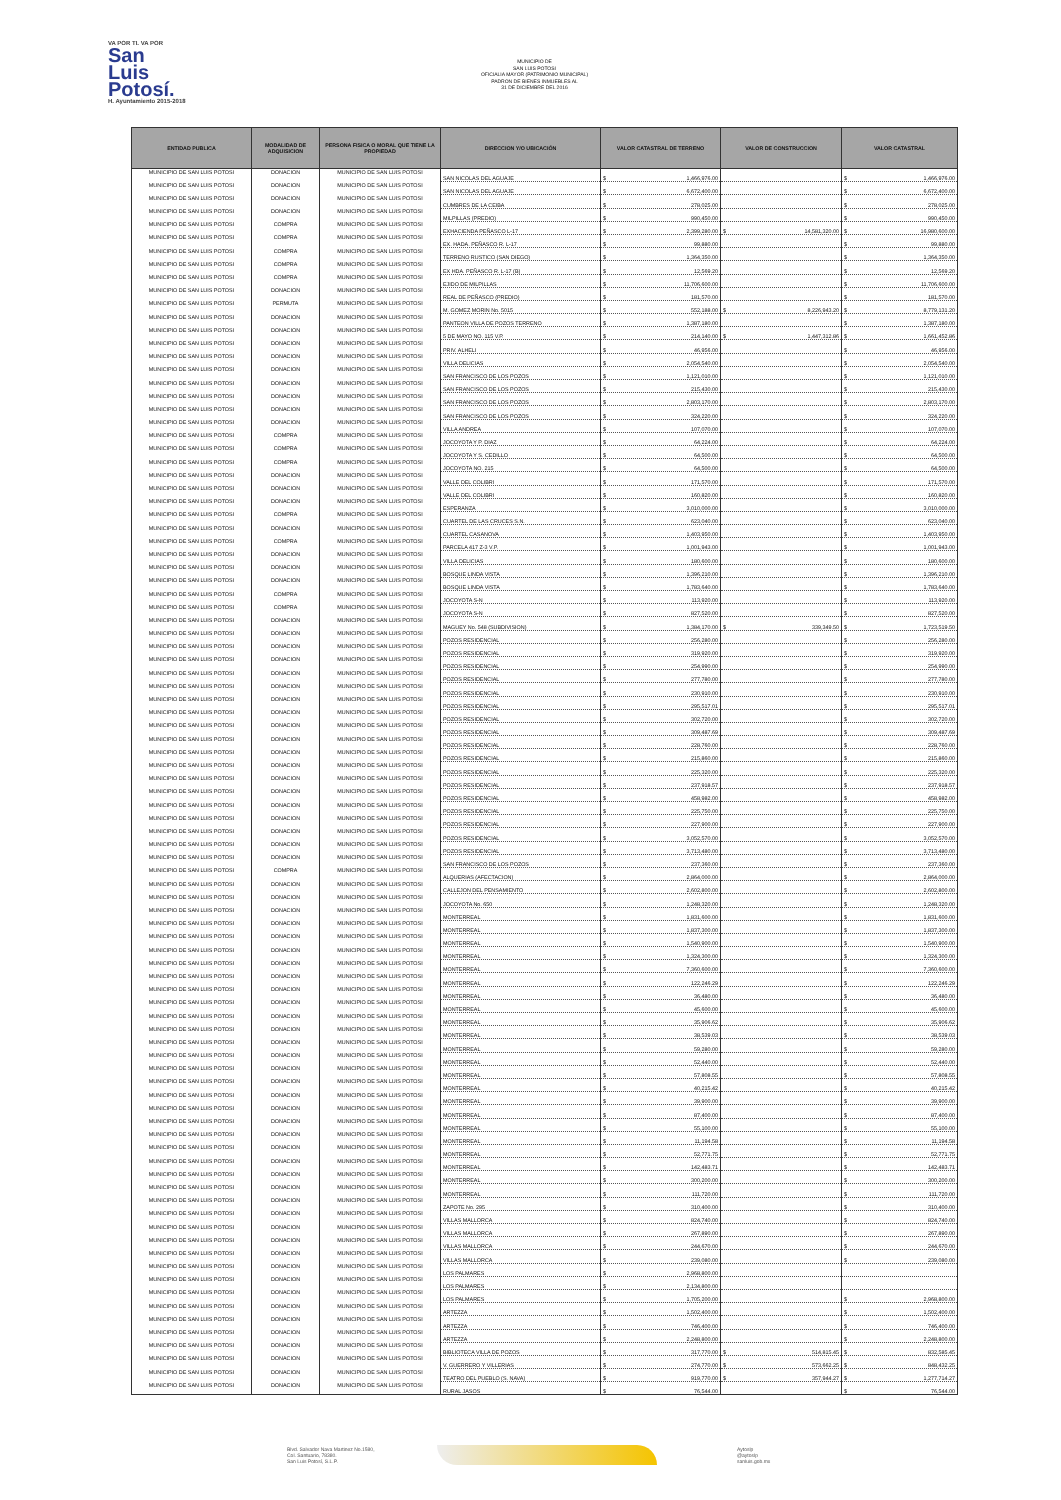VA POR TI. VA POR
San
Luis
Potosí.
H. Ayuntamiento 2015-2018
MUNICIPIO DE
SAN LUIS POTOSI
OFICIALIA MAYOR (PATRIMONIO MUNICIPAL)
PADRON DE BIENES INMUEBLES AL
31 DE DICIEMBRE DEL 2016
| ENTIDAD PUBLICA | MODALIDAD DE ADQUISICION | PERSONA FISICA O MORAL QUE TIENE LA PROPIEDAD | DIRECCION Y/O UBICACIÓN | VALOR CATASTRAL DE TERRENO | VALOR DE CONSTRUCCION | VALOR CATASTRAL |
| --- | --- | --- | --- | --- | --- | --- |
| MUNICIPIO DE SAN LUIS POTOSI | DONACION | MUNICIPIO DE SAN LUIS POTOSI | SAN NICOLAS DEL AGUAJE | $ 1,466,976.00 | | $ 1,466,976.00 |
| MUNICIPIO DE SAN LUIS POTOSI | DONACION | MUNICIPIO DE SAN LUIS POTOSI | SAN NICOLAS DEL AGUAJE | $ 6,672,400.00 | | $ 6,672,400.00 |
| MUNICIPIO DE SAN LUIS POTOSI | DONACION | MUNICIPIO DE SAN LUIS POTOSI | CUMBRES DE LA CEIBA | $ 278,025.00 | | $ 278,025.00 |
| MUNICIPIO DE SAN LUIS POTOSI | DONACION | MUNICIPIO DE SAN LUIS POTOSI | MILPILLAS (PREDIO) | $ 990,450.00 | | $ 990,450.00 |
| MUNICIPIO DE SAN LUIS POTOSI | COMPRA | MUNICIPIO DE SAN LUIS POTOSI | EXHACIENDA PEÑASCO L-17 | $ 2,399,280.00 | $ 14,581,320.00 | $ 16,980,600.00 |
| MUNICIPIO DE SAN LUIS POTOSI | COMPRA | MUNICIPIO DE SAN LUIS POTOSI | EX. HADA. PEÑASCO R. L-17 | $ 99,880.00 | | $ 99,880.00 |
| MUNICIPIO DE SAN LUIS POTOSI | COMPRA | MUNICIPIO DE SAN LUIS POTOSI | TERRENO RUSTICO (SAN DIEGO) | $ 1,364,350.00 | | $ 1,364,350.00 |
| MUNICIPIO DE SAN LUIS POTOSI | COMPRA | MUNICIPIO DE SAN LUIS POTOSI | EX HDA. PEÑASCO R. L-17 (B) | $ 12,569.20 | | $ 12,569.20 |
| MUNICIPIO DE SAN LUIS POTOSI | COMPRA | MUNICIPIO DE SAN LUIS POTOSI | EJIDO DE MILPILLAS | $ 11,706,600.00 | | $ 11,706,600.00 |
| MUNICIPIO DE SAN LUIS POTOSI | DONACION | MUNICIPIO DE SAN LUIS POTOSI | REAL DE PEÑASCO (PREDIO) | $ 181,570.00 | | $ 181,570.00 |
| MUNICIPIO DE SAN LUIS POTOSI | PERMUTA | MUNICIPIO DE SAN LUIS POTOSI | M. GOMEZ MORIN No. 5015 | $ 552,188.00 | $ 8,226,943.20 | $ 8,779,131.20 |
| MUNICIPIO DE SAN LUIS POTOSI | DONACION | MUNICIPIO DE SAN LUIS POTOSI | PANTEON VILLA DE POZOS TERRENO | $ 1,387,180.00 | | $ 1,387,180.00 |
| MUNICIPIO DE SAN LUIS POTOSI | DONACION | MUNICIPIO DE SAN LUIS POTOSI | 5 DE MAYO NO. 115 V.P. | $ 214,140.00 | $ 1,447,312.86 | $ 1,661,452.86 |
| MUNICIPIO DE SAN LUIS POTOSI | DONACION | MUNICIPIO DE SAN LUIS POTOSI | PRIV. ALHELI | $ 46,956.00 | | $ 46,956.00 |
| MUNICIPIO DE SAN LUIS POTOSI | DONACION | MUNICIPIO DE SAN LUIS POTOSI | VILLA DELICIAS | $ 2,054,540.00 | | $ 2,054,540.00 |
| MUNICIPIO DE SAN LUIS POTOSI | DONACION | MUNICIPIO DE SAN LUIS POTOSI | SAN FRANCISCO DE LOS POZOS | $ 1,121,010.00 | | $ 1,121,010.00 |
| MUNICIPIO DE SAN LUIS POTOSI | DONACION | MUNICIPIO DE SAN LUIS POTOSI | SAN FRANCISCO DE LOS POZOS | $ 215,430.00 | | $ 215,430.00 |
| MUNICIPIO DE SAN LUIS POTOSI | DONACION | MUNICIPIO DE SAN LUIS POTOSI | SAN FRANCISCO DE LOS POZOS | $ 2,803,170.00 | | $ 2,803,170.00 |
| MUNICIPIO DE SAN LUIS POTOSI | DONACION | MUNICIPIO DE SAN LUIS POTOSI | SAN FRANCISCO DE LOS POZOS | $ 324,220.00 | | $ 324,220.00 |
| MUNICIPIO DE SAN LUIS POTOSI | DONACION | MUNICIPIO DE SAN LUIS POTOSI | VILLA ANDREA | $ 107,070.00 | | $ 107,070.00 |
| MUNICIPIO DE SAN LUIS POTOSI | COMPRA | MUNICIPIO DE SAN LUIS POTOSI | JOCOYOTA Y P. DIAZ | $ 64,224.00 | | $ 64,224.00 |
| MUNICIPIO DE SAN LUIS POTOSI | COMPRA | MUNICIPIO DE SAN LUIS POTOSI | JOCOYOTA Y S. CEDILLO | $ 64,500.00 | | $ 64,500.00 |
| MUNICIPIO DE SAN LUIS POTOSI | COMPRA | MUNICIPIO DE SAN LUIS POTOSI | JOCOYOTA NO. 215 | $ 64,500.00 | | $ 64,500.00 |
| MUNICIPIO DE SAN LUIS POTOSI | DONACION | MUNICIPIO DE SAN LUIS POTOSI | VALLE DEL COLIBRI | $ 171,570.00 | | $ 171,570.00 |
| MUNICIPIO DE SAN LUIS POTOSI | DONACION | MUNICIPIO DE SAN LUIS POTOSI | VALLE DEL COLIBRI | $ 160,820.00 | | $ 160,820.00 |
| MUNICIPIO DE SAN LUIS POTOSI | DONACION | MUNICIPIO DE SAN LUIS POTOSI | ESPERANZA | $ 3,010,000.00 | | $ 3,010,000.00 |
| MUNICIPIO DE SAN LUIS POTOSI | COMPRA | MUNICIPIO DE SAN LUIS POTOSI | CUARTEL DE LAS CRUCES S.N. | $ 623,040.00 | | $ 623,040.00 |
| MUNICIPIO DE SAN LUIS POTOSI | DONACION | MUNICIPIO DE SAN LUIS POTOSI | CUARTEL CASANOVA | $ 1,403,950.00 | | $ 1,403,950.00 |
| MUNICIPIO DE SAN LUIS POTOSI | COMPRA | MUNICIPIO DE SAN LUIS POTOSI | PARCELA 417 Z-3 V.P. | $ 1,001,943.00 | | $ 1,001,943.00 |
| MUNICIPIO DE SAN LUIS POTOSI | DONACION | MUNICIPIO DE SAN LUIS POTOSI | VILLA DELICIAS | $ 180,600.00 | | $ 180,600.00 |
| MUNICIPIO DE SAN LUIS POTOSI | DONACION | MUNICIPIO DE SAN LUIS POTOSI | BOSQUE LINDA VISTA | $ 1,396,210.00 | | $ 1,396,210.00 |
| MUNICIPIO DE SAN LUIS POTOSI | DONACION | MUNICIPIO DE SAN LUIS POTOSI | BOSQUE LINDA VISTA | $ 1,783,640.00 | | $ 1,783,640.00 |
| MUNICIPIO DE SAN LUIS POTOSI | COMPRA | MUNICIPIO DE SAN LUIS POTOSI | JOCOYOTA S-N | $ 113,920.00 | | $ 113,920.00 |
| MUNICIPIO DE SAN LUIS POTOSI | COMPRA | MUNICIPIO DE SAN LUIS POTOSI | JOCOYOTA S-N | $ 827,520.00 | | $ 827,520.00 |
| MUNICIPIO DE SAN LUIS POTOSI | DONACION | MUNICIPIO DE SAN LUIS POTOSI | MAGUEY No. 548 (SUBDIVISION) | $ 1,384,170.00 | $ 339,349.50 | $ 1,723,519.50 |
| MUNICIPIO DE SAN LUIS POTOSI | DONACION | MUNICIPIO DE SAN LUIS POTOSI | POZOS RESIDENCIAL | $ 256,280.00 | | $ 256,280.00 |
| MUNICIPIO DE SAN LUIS POTOSI | DONACION | MUNICIPIO DE SAN LUIS POTOSI | POZOS RESIDENCIAL | $ 319,920.00 | | $ 319,920.00 |
| MUNICIPIO DE SAN LUIS POTOSI | DONACION | MUNICIPIO DE SAN LUIS POTOSI | POZOS RESIDENCIAL | $ 254,990.00 | | $ 254,990.00 |
| MUNICIPIO DE SAN LUIS POTOSI | DONACION | MUNICIPIO DE SAN LUIS POTOSI | POZOS RESIDENCIAL | $ 277,780.00 | | $ 277,780.00 |
| MUNICIPIO DE SAN LUIS POTOSI | DONACION | MUNICIPIO DE SAN LUIS POTOSI | POZOS RESIDENCIAL | $ 230,910.00 | | $ 230,910.00 |
| MUNICIPIO DE SAN LUIS POTOSI | DONACION | MUNICIPIO DE SAN LUIS POTOSI | POZOS RESIDENCIAL | $ 295,517.01 | | $ 295,517.01 |
| MUNICIPIO DE SAN LUIS POTOSI | DONACION | MUNICIPIO DE SAN LUIS POTOSI | POZOS RESIDENCIAL | $ 302,720.00 | | $ 302,720.00 |
| MUNICIPIO DE SAN LUIS POTOSI | DONACION | MUNICIPIO DE SAN LUIS POTOSI | POZOS RESIDENCIAL | $ 309,487.69 | | $ 309,487.69 |
| MUNICIPIO DE SAN LUIS POTOSI | DONACION | MUNICIPIO DE SAN LUIS POTOSI | POZOS RESIDENCIAL | $ 228,760.00 | | $ 228,760.00 |
| MUNICIPIO DE SAN LUIS POTOSI | DONACION | MUNICIPIO DE SAN LUIS POTOSI | POZOS RESIDENCIAL | $ 215,860.00 | | $ 215,860.00 |
| MUNICIPIO DE SAN LUIS POTOSI | DONACION | MUNICIPIO DE SAN LUIS POTOSI | POZOS RESIDENCIAL | $ 225,320.00 | | $ 225,320.00 |
| MUNICIPIO DE SAN LUIS POTOSI | DONACION | MUNICIPIO DE SAN LUIS POTOSI | POZOS RESIDENCIAL | $ 237,918.57 | | $ 237,918.57 |
| MUNICIPIO DE SAN LUIS POTOSI | DONACION | MUNICIPIO DE SAN LUIS POTOSI | POZOS RESIDENCIAL | $ 458,982.00 | | $ 458,982.00 |
| MUNICIPIO DE SAN LUIS POTOSI | DONACION | MUNICIPIO DE SAN LUIS POTOSI | POZOS RESIDENCIAL | $ 225,750.00 | | $ 225,750.00 |
| MUNICIPIO DE SAN LUIS POTOSI | DONACION | MUNICIPIO DE SAN LUIS POTOSI | POZOS RESIDENCIAL | $ 227,900.00 | | $ 227,900.00 |
| MUNICIPIO DE SAN LUIS POTOSI | DONACION | MUNICIPIO DE SAN LUIS POTOSI | POZOS RESIDENCIAL | $ 3,052,570.00 | | $ 3,052,570.00 |
| MUNICIPIO DE SAN LUIS POTOSI | DONACION | MUNICIPIO DE SAN LUIS POTOSI | POZOS RESIDENCIAL | $ 3,713,480.00 | | $ 3,713,480.00 |
| MUNICIPIO DE SAN LUIS POTOSI | DONACION | MUNICIPIO DE SAN LUIS POTOSI | SAN FRANCISCO DE LOS POZOS | $ 237,360.00 | | $ 237,360.00 |
| MUNICIPIO DE SAN LUIS POTOSI | COMPRA | MUNICIPIO DE SAN LUIS POTOSI | ALQUERIAS (AFECTACION) | $ 2,864,000.00 | | $ 2,864,000.00 |
| MUNICIPIO DE SAN LUIS POTOSI | DONACION | MUNICIPIO DE SAN LUIS POTOSI | CALLEJON DEL PENSAMIENTO | $ 2,602,800.00 | | $ 2,602,800.00 |
| MUNICIPIO DE SAN LUIS POTOSI | DONACION | MUNICIPIO DE SAN LUIS POTOSI | JOCOYOTA No. 650 | $ 1,248,320.00 | | $ 1,248,320.00 |
| MUNICIPIO DE SAN LUIS POTOSI | DONACION | MUNICIPIO DE SAN LUIS POTOSI | MONTERREAL | $ 1,831,600.00 | | $ 1,831,600.00 |
| MUNICIPIO DE SAN LUIS POTOSI | DONACION | MUNICIPIO DE SAN LUIS POTOSI | MONTERREAL | $ 1,837,300.00 | | $ 1,837,300.00 |
| MUNICIPIO DE SAN LUIS POTOSI | DONACION | MUNICIPIO DE SAN LUIS POTOSI | MONTERREAL | $ 1,540,900.00 | | $ 1,540,900.00 |
| MUNICIPIO DE SAN LUIS POTOSI | DONACION | MUNICIPIO DE SAN LUIS POTOSI | MONTERREAL | $ 1,324,300.00 | | $ 1,324,300.00 |
| MUNICIPIO DE SAN LUIS POTOSI | DONACION | MUNICIPIO DE SAN LUIS POTOSI | MONTERREAL | $ 7,360,600.00 | | $ 7,360,600.00 |
| MUNICIPIO DE SAN LUIS POTOSI | DONACION | MUNICIPIO DE SAN LUIS POTOSI | MONTERREAL | $ 122,246.29 | | $ 122,246.29 |
| MUNICIPIO DE SAN LUIS POTOSI | DONACION | MUNICIPIO DE SAN LUIS POTOSI | MONTERREAL | $ 36,480.00 | | $ 36,480.00 |
| MUNICIPIO DE SAN LUIS POTOSI | DONACION | MUNICIPIO DE SAN LUIS POTOSI | MONTERREAL | $ 45,600.00 | | $ 45,600.00 |
| MUNICIPIO DE SAN LUIS POTOSI | DONACION | MUNICIPIO DE SAN LUIS POTOSI | MONTERREAL | $ 35,906.62 | | $ 35,906.62 |
| MUNICIPIO DE SAN LUIS POTOSI | DONACION | MUNICIPIO DE SAN LUIS POTOSI | MONTERREAL | $ 38,539.03 | | $ 38,539.03 |
| MUNICIPIO DE SAN LUIS POTOSI | DONACION | MUNICIPIO DE SAN LUIS POTOSI | MONTERREAL | $ 59,280.00 | | $ 59,280.00 |
| MUNICIPIO DE SAN LUIS POTOSI | DONACION | MUNICIPIO DE SAN LUIS POTOSI | MONTERREAL | $ 52,440.00 | | $ 52,440.00 |
| MUNICIPIO DE SAN LUIS POTOSI | DONACION | MUNICIPIO DE SAN LUIS POTOSI | MONTERREAL | $ 57,808.55 | | $ 57,808.55 |
| MUNICIPIO DE SAN LUIS POTOSI | DONACION | MUNICIPIO DE SAN LUIS POTOSI | MONTERREAL | $ 40,215.42 | | $ 40,215.42 |
| MUNICIPIO DE SAN LUIS POTOSI | DONACION | MUNICIPIO DE SAN LUIS POTOSI | MONTERREAL | $ 39,900.00 | | $ 39,900.00 |
| MUNICIPIO DE SAN LUIS POTOSI | DONACION | MUNICIPIO DE SAN LUIS POTOSI | MONTERREAL | $ 87,400.00 | | $ 87,400.00 |
| MUNICIPIO DE SAN LUIS POTOSI | DONACION | MUNICIPIO DE SAN LUIS POTOSI | MONTERREAL | $ 55,100.00 | | $ 55,100.00 |
| MUNICIPIO DE SAN LUIS POTOSI | DONACION | MUNICIPIO DE SAN LUIS POTOSI | MONTERREAL | $ 11,194.58 | | $ 11,194.58 |
| MUNICIPIO DE SAN LUIS POTOSI | DONACION | MUNICIPIO DE SAN LUIS POTOSI | MONTERREAL | $ 52,771.75 | | $ 52,771.75 |
| MUNICIPIO DE SAN LUIS POTOSI | DONACION | MUNICIPIO DE SAN LUIS POTOSI | MONTERREAL | $ 142,483.71 | | $ 142,483.71 |
| MUNICIPIO DE SAN LUIS POTOSI | DONACION | MUNICIPIO DE SAN LUIS POTOSI | MONTERREAL | $ 300,200.00 | | $ 300,200.00 |
| MUNICIPIO DE SAN LUIS POTOSI | DONACION | MUNICIPIO DE SAN LUIS POTOSI | MONTERREAL | $ 111,720.00 | | $ 111,720.00 |
| MUNICIPIO DE SAN LUIS POTOSI | DONACION | MUNICIPIO DE SAN LUIS POTOSI | ZAPOTE No. 295 | $ 310,400.00 | | $ 310,400.00 |
| MUNICIPIO DE SAN LUIS POTOSI | DONACION | MUNICIPIO DE SAN LUIS POTOSI | VILLAS MALLORCA | $ 824,740.00 | | $ 824,740.00 |
| MUNICIPIO DE SAN LUIS POTOSI | DONACION | MUNICIPIO DE SAN LUIS POTOSI | VILLAS MALLORCA | $ 267,890.00 | | $ 267,890.00 |
| MUNICIPIO DE SAN LUIS POTOSI | DONACION | MUNICIPIO DE SAN LUIS POTOSI | VILLAS MALLORCA | $ 244,670.00 | | $ 244,670.00 |
| MUNICIPIO DE SAN LUIS POTOSI | DONACION | MUNICIPIO DE SAN LUIS POTOSI | VILLAS MALLORCA | $ 239,080.00 | | $ 239,080.00 |
| MUNICIPIO DE SAN LUIS POTOSI | DONACION | MUNICIPIO DE SAN LUIS POTOSI | LOS PALMARES | $ 2,968,800.00 | | |
| MUNICIPIO DE SAN LUIS POTOSI | DONACION | MUNICIPIO DE SAN LUIS POTOSI | LOS PALMARES | $ 2,134,800.00 | | |
| MUNICIPIO DE SAN LUIS POTOSI | DONACION | MUNICIPIO DE SAN LUIS POTOSI | LOS PALMARES | $ 1,705,200.00 | | $ 2,968,800.00 |
| MUNICIPIO DE SAN LUIS POTOSI | DONACION | MUNICIPIO DE SAN LUIS POTOSI | ARTEZZA | $ 1,502,400.00 | | $ 1,502,400.00 |
| MUNICIPIO DE SAN LUIS POTOSI | DONACION | MUNICIPIO DE SAN LUIS POTOSI | ARTEZZA | $ 746,400.00 | | $ 746,400.00 |
| MUNICIPIO DE SAN LUIS POTOSI | DONACION | MUNICIPIO DE SAN LUIS POTOSI | ARTEZZA | $ 2,248,800.00 | | $ 2,248,800.00 |
| MUNICIPIO DE SAN LUIS POTOSI | DONACION | MUNICIPIO DE SAN LUIS POTOSI | BIBLIOTECA VILLA DE POZOS | $ 317,770.00 | $ 514,815.45 | $ 832,585.45 |
| MUNICIPIO DE SAN LUIS POTOSI | DONACION | MUNICIPIO DE SAN LUIS POTOSI | V. GUERRERO Y VILLERIAS | $ 274,770.00 | $ 573,662.25 | $ 848,432.25 |
| MUNICIPIO DE SAN LUIS POTOSI | DONACION | MUNICIPIO DE SAN LUIS POTOSI | TEATRO DEL PUEBLO (S. NAVA) | $ 919,770.00 | $ 357,944.27 | $ 1,277,714.27 |
| MUNICIPIO DE SAN LUIS POTOSI | DONACION | MUNICIPIO DE SAN LUIS POTOSI | RURAL JASOS | $ 76,544.00 | | $ 76,544.00 |
Blvd. Salvador Nava Martinez No.1580,
Col. Santuario, 78380.
San Luis Potosí, S.L.P.
Aytoslp
@aytoslp
sanluis.gob.mx